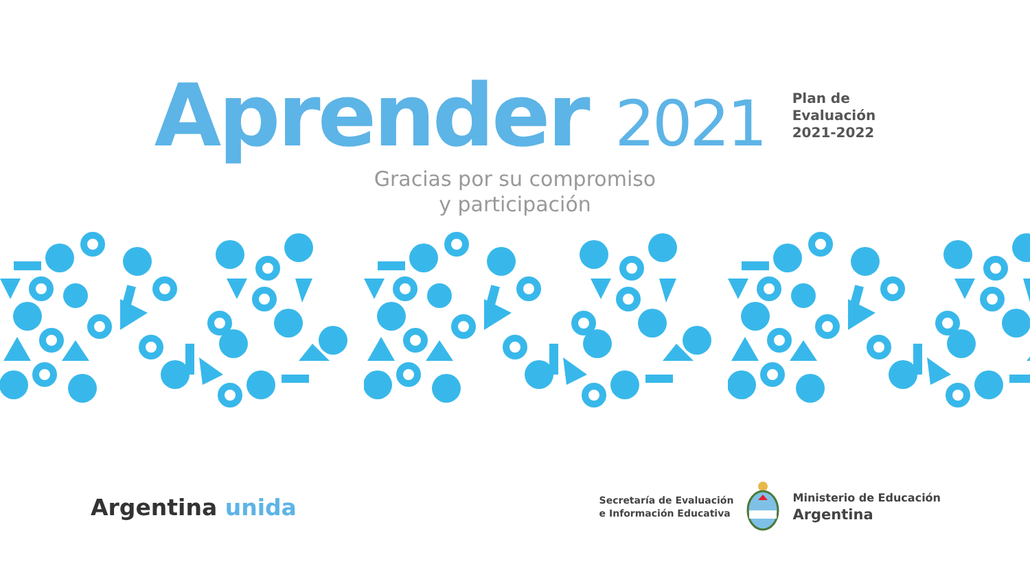Aprender 2021
Plan de
Evaluación
2021-2022
Gracias por su compromiso
y participación
Argentina unida
Secretaría de Evaluación
e Información Educativa
Ministerio de Educación
Argentina